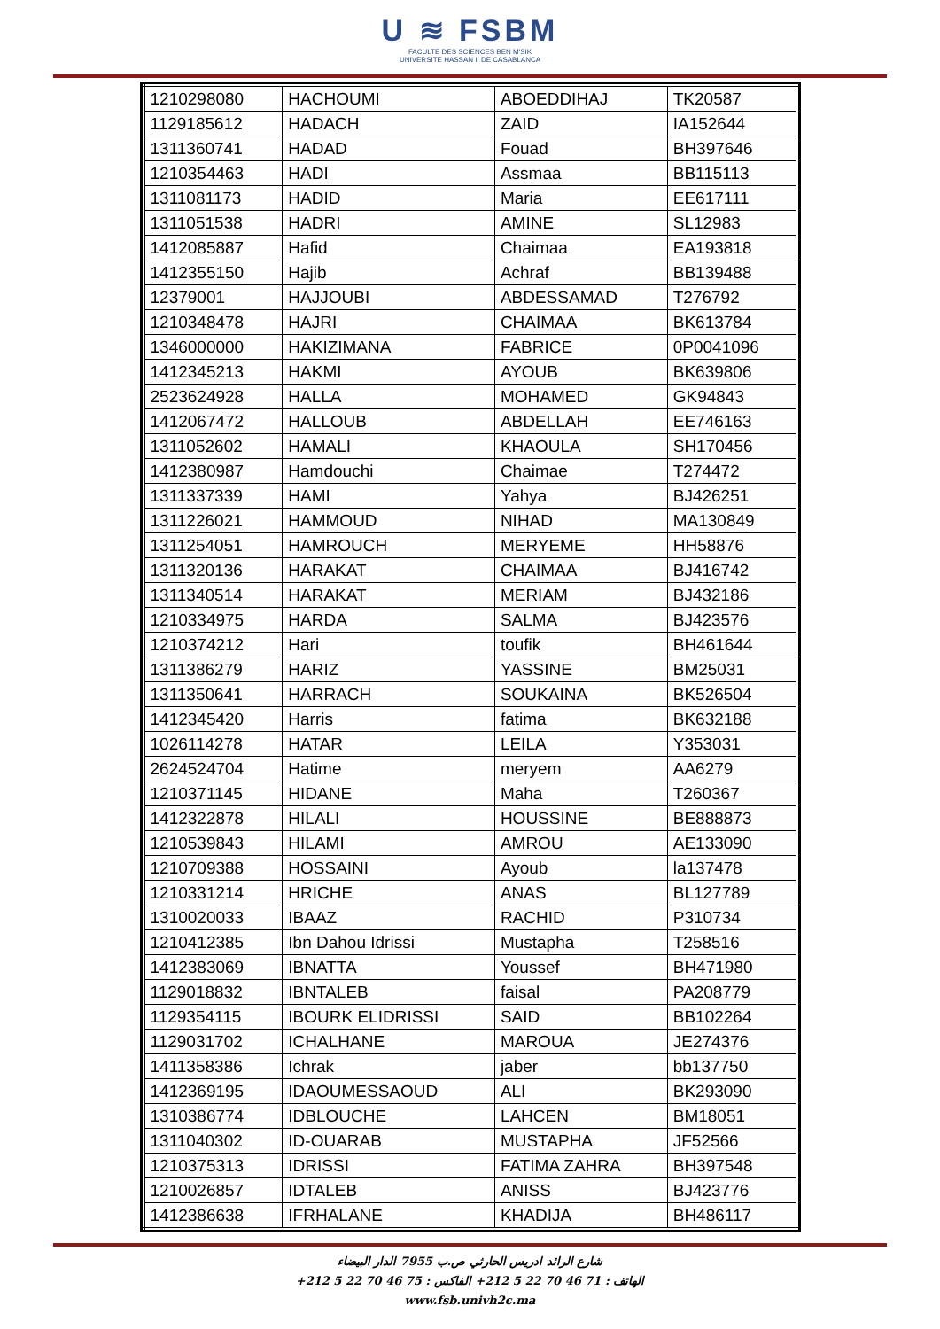U ≋ FSBM
FACULTE DES SCIENCES BEN M'SIK
UNIVERSITE HASSAN II DE CASABLANCA
| 1210298080 | HACHOUMI | ABOEDDIHAJ | TK20587 |
| 1129185612 | HADACH | ZAID | IA152644 |
| 1311360741 | HADAD | Fouad | BH397646 |
| 1210354463 | HADI | Assmaa | BB115113 |
| 1311081173 | HADID | Maria | EE617111 |
| 1311051538 | HADRI | AMINE | SL12983 |
| 1412085887 | Hafid | Chaimaa | EA193818 |
| 1412355150 | Hajib | Achraf | BB139488 |
| 12379001 | HAJJOUBI | ABDESSAMAD | T276792 |
| 1210348478 | HAJRI | CHAIMAA | BK613784 |
| 1346000000 | HAKIZIMANA | FABRICE | 0P0041096 |
| 1412345213 | HAKMI | AYOUB | BK639806 |
| 2523624928 | HALLA | MOHAMED | GK94843 |
| 1412067472 | HALLOUB | ABDELLAH | EE746163 |
| 1311052602 | HAMALI | KHAOULA | SH170456 |
| 1412380987 | Hamdouchi | Chaimae | T274472 |
| 1311337339 | HAMI | Yahya | BJ426251 |
| 1311226021 | HAMMOUD | NIHAD | MA130849 |
| 1311254051 | HAMROUCH | MERYEME | HH58876 |
| 1311320136 | HARAKAT | CHAIMAA | BJ416742 |
| 1311340514 | HARAKAT | MERIAM | BJ432186 |
| 1210334975 | HARDA | SALMA | BJ423576 |
| 1210374212 | Hari | toufik | BH461644 |
| 1311386279 | HARIZ | YASSINE | BM25031 |
| 1311350641 | HARRACH | SOUKAINA | BK526504 |
| 1412345420 | Harris | fatima | BK632188 |
| 1026114278 | HATAR | LEILA | Y353031 |
| 2624524704 | Hatime | meryem | AA6279 |
| 1210371145 | HIDANE | Maha | T260367 |
| 1412322878 | HILALI | HOUSSINE | BE888873 |
| 1210539843 | HILAMI | AMROU | AE133090 |
| 1210709388 | HOSSAINI | Ayoub | la137478 |
| 1210331214 | HRICHE | ANAS | BL127789 |
| 1310020033 | IBAAZ | RACHID | P310734 |
| 1210412385 | Ibn Dahou Idrissi | Mustapha | T258516 |
| 1412383069 | IBNATTA | Youssef | BH471980 |
| 1129018832 | IBNTALEB | faisal | PA208779 |
| 1129354115 | IBOURK ELIDRISSI | SAID | BB102264 |
| 1129031702 | ICHALHANE | MAROUA | JE274376 |
| 1411358386 | Ichrak | jaber | bb137750 |
| 1412369195 | IDAOUMESSAOUD | ALI | BK293090 |
| 1310386774 | IDBLOUCHE | LAHCEN | BM18051 |
| 1311040302 | ID-OUARAB | MUSTAPHA | JF52566 |
| 1210375313 | IDRISSI | FATIMA ZAHRA | BH397548 |
| 1210026857 | IDTALEB | ANISS | BJ423776 |
| 1412386638 | IFRHALANE | KHADIJA | BH486117 |
شارع الرائد ادريس الحارثي ص.ب 7955 الدار البيضاء
الهاتف : 71 46 70 22 5 212+ الفاكس : 75 46 70 22 5 212+
www.fsb.univh2c.ma